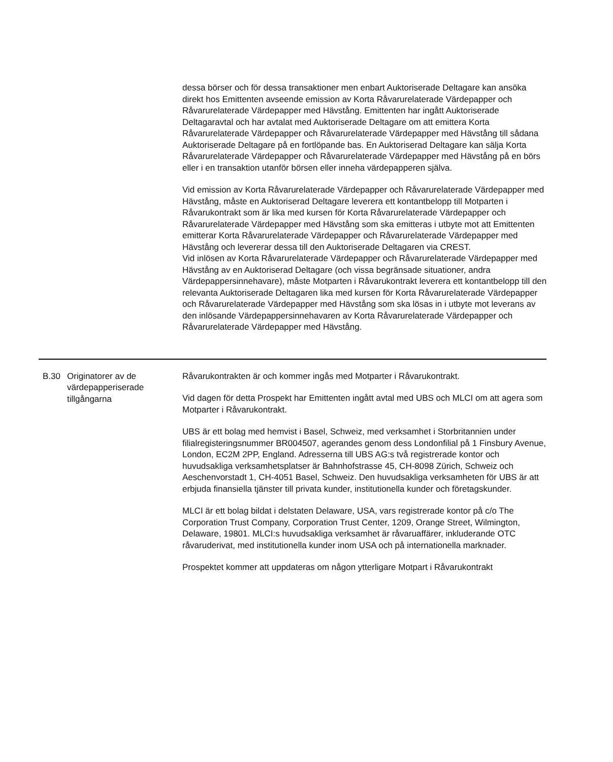dessa börser och för dessa transaktioner men enbart Auktoriserade Deltagare kan ansöka direkt hos Emittenten avseende emission av Korta Råvarurelaterade Värdepapper och Råvarurelaterade Värdepapper med Hävstång. Emittenten har ingått Auktoriserade Deltagaravtal och har avtalat med Auktoriserade Deltagare om att emittera Korta Råvarurelaterade Värdepapper och Råvarurelaterade Värdepapper med Hävstång till sådana Auktoriserade Deltagare på en fortlöpande bas. En Auktoriserad Deltagare kan sälja Korta Råvarurelaterade Värdepapper och Råvarurelaterade Värdepapper med Hävstång på en börs eller i en transaktion utanför börsen eller inneha värdepapperen själva.
Vid emission av Korta Råvarurelaterade Värdepapper och Råvarurelaterade Värdepapper med Hävstång, måste en Auktoriserad Deltagare leverera ett kontantbelopp till Motparten i Råvarukontrakt som är lika med kursen för Korta Råvarurelaterade Värdepapper och Råvarurelaterade Värdepapper med Hävstång som ska emitteras i utbyte mot att Emittenten emitterar Korta Råvarurelaterade Värdepapper och Råvarurelaterade Värdepapper med Hävstång och levererar dessa till den Auktoriserade Deltagaren via CREST.
Vid inlösen av Korta Råvarurelaterade Värdepapper och Råvarurelaterade Värdepapper med Hävstång av en Auktoriserad Deltagare (och vissa begränsade situationer, andra Värdepappersinnehavare), måste Motparten i Råvarukontrakt leverera ett kontantbelopp till den relevanta Auktoriserade Deltagaren lika med kursen för Korta Råvarurelaterade Värdepapper och Råvarurelaterade Värdepapper med Hävstång som ska lösas in i utbyte mot leverans av den inlösande Värdepappersinnehavaren av Korta Råvarurelaterade Värdepapper och Råvarurelaterade Värdepapper med Hävstång.
| B.30 | Originatorer av de värdepapperiserade tillgångarna | Råvarukontrakten är och kommer ingås med Motparter i Råvarukontrakt. Vid dagen för detta Prospekt har Emittenten ingått avtal med UBS och MLCI om att agera som Motparter i Råvarukontrakt. UBS är ett bolag med hemvist i Basel, Schweiz, med verksamhet i Storbritannien under filialregisteringsnummer BR004507, agerandes genom dess Londonfilial på 1 Finsbury Avenue, London, EC2M 2PP, England. Adresserna till UBS AG:s två registrerade kontor och huvudsakliga verksamhetsplatser är Bahnhofstrasse 45, CH-8098 Zürich, Schweiz och Aeschenvorstadt 1, CH-4051 Basel, Schweiz. Den huvudsakliga verksamheten för UBS är att erbjuda finansiella tjänster till privata kunder, institutionella kunder och företagskunder. MLCI är ett bolag bildat i delstaten Delaware, USA, vars registrerade kontor på c/o The Corporation Trust Company, Corporation Trust Center, 1209, Orange Street, Wilmington, Delaware, 19801. MLCI:s huvudsakliga verksamhet är råvaruaffärer, inkluderande OTC råvaruderivat, med institutionella kunder inom USA och på internationella marknader. Prospektet kommer att uppdateras om någon ytterligare Motpart i Råvarukontrakt |